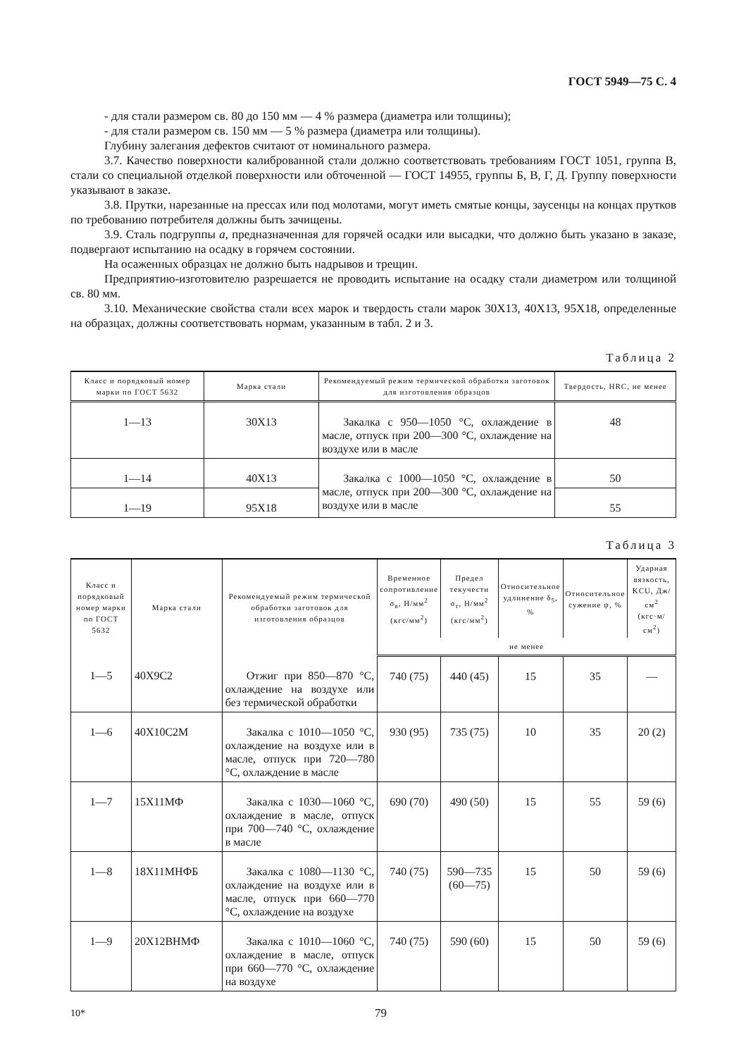ГОСТ 5949—75 С. 4
- для стали размером св. 80 до 150 мм — 4 % размера (диаметра или толщины);
- для стали размером св. 150 мм — 5 % размера (диаметра или толщины).
Глубину залегания дефектов считают от номинального размера.
3.7. Качество поверхности калиброванной стали должно соответствовать требованиям ГОСТ 1051, группа В, стали со специальной отделкой поверхности или обточенной — ГОСТ 14955, группы Б, В, Г, Д. Группу поверхности указывают в заказе.
3.8. Прутки, нарезанные на прессах или под молотами, могут иметь смятые концы, заусенцы на концах прутков по требованию потребителя должны быть зачищены.
3.9. Сталь подгруппы а, предназначенная для горячей осадки или высадки, что должно быть указано в заказе, подвергают испытанию на осадку в горячем состоянии.
На осаженных образцах не должно быть надрывов и трещин.
Предприятию-изготовителю разрешается не проводить испытание на осадку стали диаметром или толщиной св. 80 мм.
3.10. Механические свойства стали всех марок и твердость стали марок 30Х13, 40Х13, 95Х18, определенные на образцах, должны соответствовать нормам, указанным в табл. 2 и 3.
Таблица 2
| Класс и порядковый номер марки по ГОСТ 5632 | Марка стали | Рекомендуемый режим термической обработки заготовок для изготовления образцов | Твердость, HRC, не менее |
| --- | --- | --- | --- |
| 1—13 | 30Х13 | Закалка с 950—1050 °С, охлаждение в масле, отпуск при 200—300 °С, охлаждение на воздухе или в масле | 48 |
| 1—14 | 40Х13 | Закалка с 1000—1050 °С, охлаждение в масле, отпуск при 200—300 °С, охлаждение на воздухе или в масле | 50 |
| 1—19 | 95Х18 | | 55 |
Таблица 3
| Класс и порядковый номер марки по ГОСТ 5632 | Марка стали | Рекомендуемый режим термической обработки заготовок для изготовления образцов | Временное сопротивление σ<sub>в</sub>, Н/мм<sup>2</sup> (кгс/мм<sup>2</sup>) | Предел текучести σ<sub>т</sub>, Н/мм<sup>2</sup> (кгс/мм<sup>2</sup>) | Относительное удлинение δ<sub>5</sub>, % | Относительное сужение ψ, % | Ударная вязкость, KCU, Дж/см<sup>2</sup> (кгс·м/см<sup>2</sup>) |
| --- | --- | --- | --- | --- | --- | --- | --- |
| | | | не менее | | | | |
| 1—5 | 40Х9С2 | Отжиг при 850—870 °С, охлаждение на воздухе или без термической обработки | 740 (75) | 440 (45) | 15 | 35 | — |
| 1—6 | 40Х10С2М | Закалка с 1010—1050 °С, охлаждение на воздухе или в масле, отпуск при 720—780 °С, охлаждение в масле | 930 (95) | 735 (75) | 10 | 35 | 20 (2) |
| 1—7 | 15Х11МФ | Закалка с 1030—1060 °С, охлаждение в масле, отпуск при 700—740 °С, охлаждение в масле | 690 (70) | 490 (50) | 15 | 55 | 59 (6) |
| 1—8 | 18Х11МНФБ | Закалка с 1080—1130 °С, охлаждение на воздухе или в масле, отпуск при 660—770 °С, охлаждение на воздухе | 740 (75) | 590—735 (60—75) | 15 | 50 | 59 (6) |
| 1—9 | 20Х12ВНМФ | Закалка с 1010—1060 °С, охлаждение в масле, отпуск при 660—770 °С, охлаждение на воздухе | 740 (75) | 590 (60) | 15 | 50 | 59 (6) |
10* 79